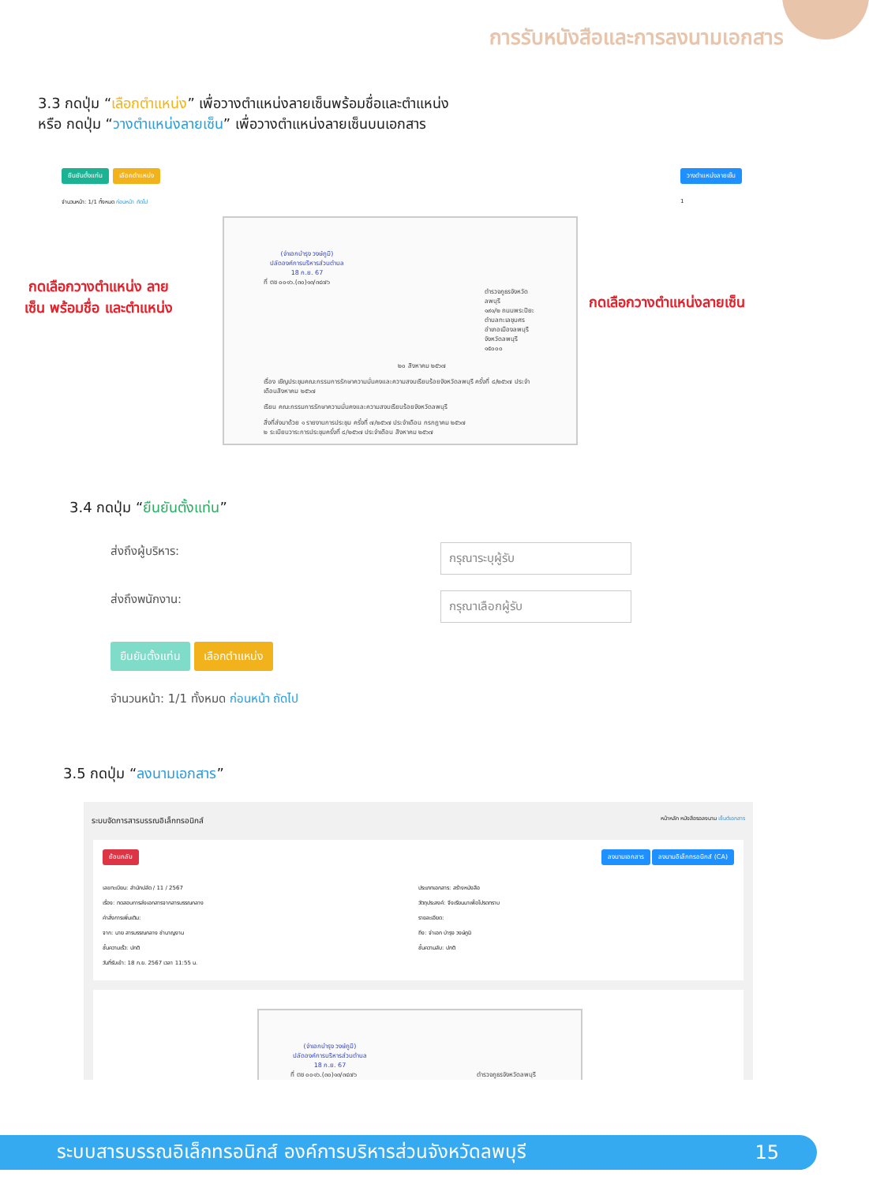การรับหนังสือและการลงนามเอกสาร
3.3 กดปุ่ม “เลือกตำแหน่ง” เพื่อวางตำแหน่งลายเซ็นพร้อมชื่อและตำแหน่ง
หรือ กดปุ่ม “วางตำแหน่งลายเซ็น” เพื่อวางตำแหน่งลายเซ็นบนเอกสาร
ยืนยันตั้งแท่น เลือกตำแหน่ง
จำนวนหน้า: 1/1 ทั้งหมด ก่อนหน้า ถัดไป
วางตำแหน่งลายเซ็น
1
กดเลือกวางตำแหน่ง ลายเซ็น พร้อมชื่อ และตำแหน่ง
กดเลือกวางตำแหน่งลายเซ็น
(จ่าเอกบำรุง วงษ์ภูมิ)
ปลัดองค์การบริหารส่วนตำบล
18 ก.ย. 67
ที่ ตช ๐๐๑๖.(๓๐)๑๓/๓๔๗๖
ตำรวจภูธรจังหวัดลพบุรี
๑๙๑/๒ ถนนพระปิยะ
ตำบลทะเลชุบศร
อำเภอเมืองลพบุรี
จังหวัดลพบุรี ๑๕๐๐๐
๒๐ สิงหาคม ๒๕๖๗
เรื่อง เชิญประชุมคณะกรรมการรักษาความมั่นคงและความสงบเรียบร้อยจังหวัดลพบุรี ครั้งที่ ๘/๒๕๖๗ ประจำเดือนสิงหาคม ๒๕๖๗
เรียน คณะกรรมการรักษาความมั่นคงและความสงบเรียบร้อยจังหวัดลพบุรี
สิ่งที่ส่งมาด้วย ๑ รายงานการประชุม ครั้งที่ ๗/๒๕๖๗ ประจำเดือน กรกฎาคม ๒๕๖๗
๒ ระเบียบวาระการประชุมครั้งที่ ๘/๒๕๖๗ ประจำเดือน สิงหาคม ๒๕๖๗
3.4 กดปุ่ม “ยืนยันตั้งแท่น”
ส่งถึงผู้บริหาร: กรุณาระบุผู้รับ
ส่งถึงพนักงาน: กรุณาเลือกผู้รับ
ยืนยันตั้งแท่น เลือกตำแหน่ง
จำนวนหน้า: 1/1 ทั้งหมด ก่อนหน้า ถัดไป
3.5 กดปุ่ม “ลงนามเอกสาร”
ระบบจัดการสารบรรณอิเล็กทรอนิกส์ หน้าหลัก หนังสือรอลงนาม เซ็นต์เอกสาร
ย้อนกลับ ลงนามเอกสาร ลงนามอิเล็กทรอนิกส์ (CA)
เลขทะเบียน: สำนักปลัด / 11 / 2567
เรื่อง: ทดสอบการส่งเอกสารจากสารบรรณกลาง
คำสั่งการเพิ่มเติม:
จาก: นาย สารบรรณกลาง ชำนาญงาน
ชั้นความเร็ว: ปกติ
วันที่รับเข้า: 18 ก.ย. 2567 เวลา 11:55 น.
ประเภทเอกสาร: สร้างหนังสือ
วัตถุประสงค์: จึงเรียนมาเพื่อโปรดทราบ
รายละเอียด:
ถึง: จ่าเอก บำรุง วงษ์ภูมิ
ชั้นความลับ: ปกติ
(จ่าเอกบำรุง วงษ์ภูมิ)
ปลัดองค์การบริหารส่วนตำบล
18 ก.ย. 67
ที่ ตช ๐๐๑๖.(๓๐)๑๓/๓๔๗๖ ตำรวจภูธรจังหวัดลพบุรี
ระบบสารบรรณอิเล็กทรอนิกส์ องค์การบริหารส่วนจังหวัดลพบุรี 15